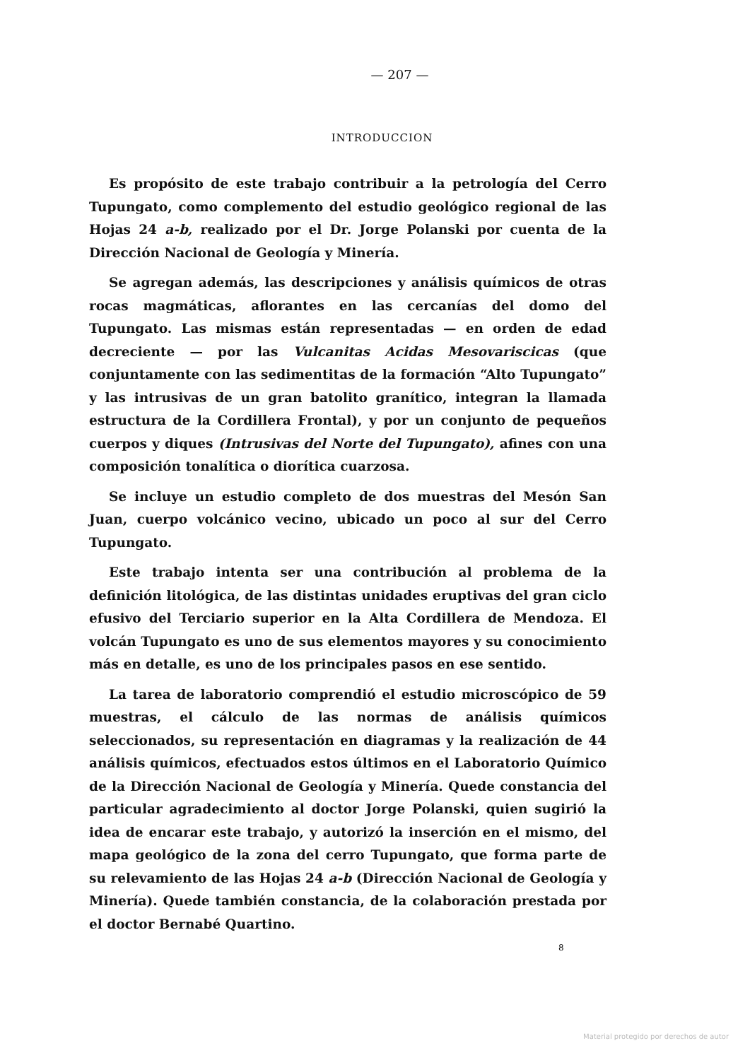— 207 —
INTRODUCCION
Es propósito de este trabajo contribuir a la petrología del Cerro Tupungato, como complemento del estudio geológico regional de las Hojas 24 a-b, realizado por el Dr. Jorge Polanski por cuenta de la Dirección Nacional de Geología y Minería.
Se agregan además, las descripciones y análisis químicos de otras rocas magmáticas, aflorantes en las cercanías del domo del Tupungato. Las mismas están representadas — en orden de edad decreciente — por las Vulcanitas Acidas Mesovariscicas (que conjuntamente con las sedimentitas de la formación “Alto Tupungato” y las intrusivas de un gran batolito granítico, integran la llamada estructura de la Cordillera Frontal), y por un conjunto de pequeños cuerpos y diques (Intrusivas del Norte del Tupungato), afines con una composición tonalítica o diorítica cuarzosa.
Se incluye un estudio completo de dos muestras del Mesón San Juan, cuerpo volcánico vecino, ubicado un poco al sur del Cerro Tupungato.
Este trabajo intenta ser una contribución al problema de la definición litológica, de las distintas unidades eruptivas del gran ciclo efusivo del Terciario superior en la Alta Cordillera de Mendoza. El volcán Tupungato es uno de sus elementos mayores y su conocimiento más en detalle, es uno de los principales pasos en ese sentido.
La tarea de laboratorio comprendió el estudio microscópico de 59 muestras, el cálculo de las normas de análisis químicos seleccionados, su representación en diagramas y la realización de 44 análisis químicos, efectuados estos últimos en el Laboratorio Químico de la Dirección Nacional de Geología y Minería. Quede constancia del particular agradecimiento al doctor Jorge Polanski, quien sugirió la idea de encarar este trabajo, y autorizó la inserción en el mismo, del mapa geológico de la zona del cerro Tupungato, que forma parte de su relevamiento de las Hojas 24 a-b (Dirección Nacional de Geología y Minería). Quede también constancia, de la colaboración prestada por el doctor Bernabé Quartino.
8
Material protegido por derechos de autor